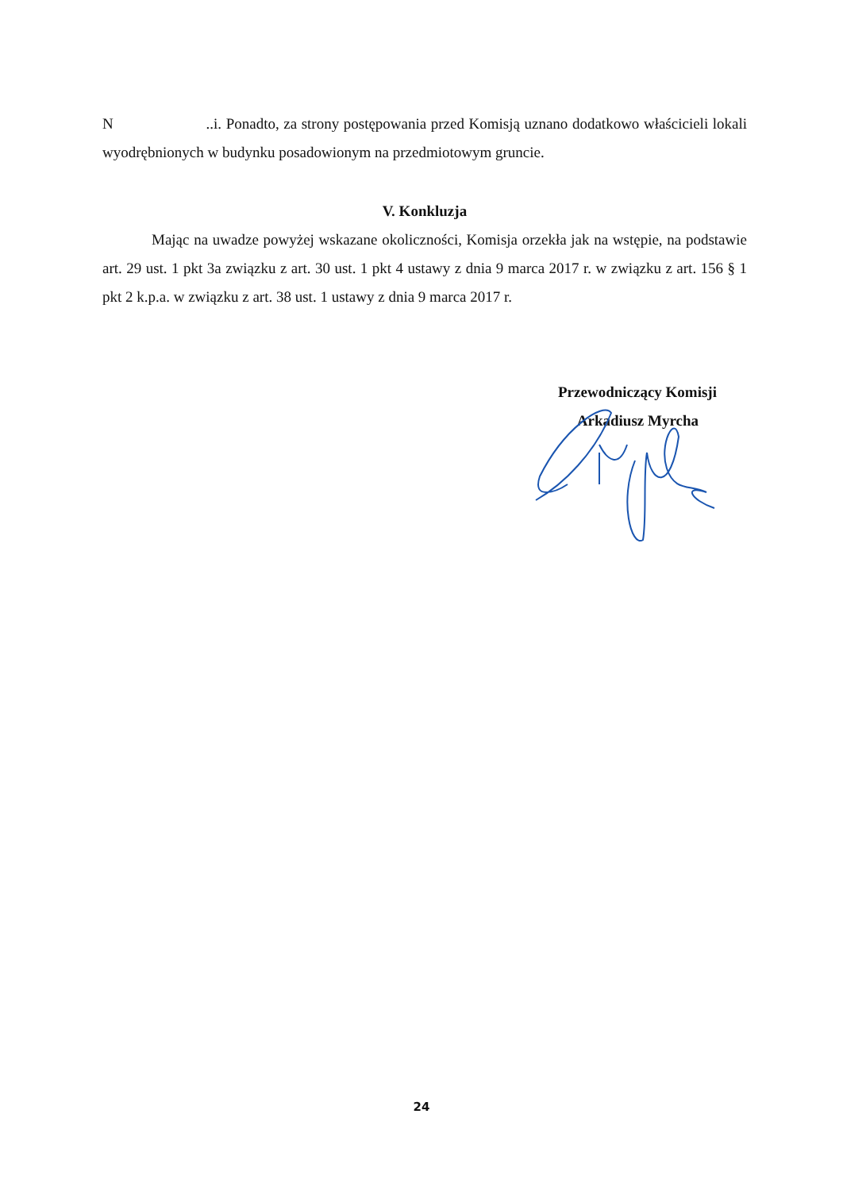N ..i. Ponadto, za strony postępowania przed Komisją uznano dodatkowo właścicieli lokali wyodrębnionych w budynku posadowionym na przedmiotowym gruncie.
V. Konkluzja
Mając na uwadze powyżej wskazane okoliczności, Komisja orzekła jak na wstępie, na podstawie art. 29 ust. 1 pkt 3a związku z art. 30 ust. 1 pkt 4 ustawy z dnia 9 marca 2017 r. w związku z art. 156 § 1 pkt 2 k.p.a. w związku z art. 38 ust. 1 ustawy z dnia 9 marca 2017 r.
Przewodniczący Komisji
Arkadiusz Myrcha
24